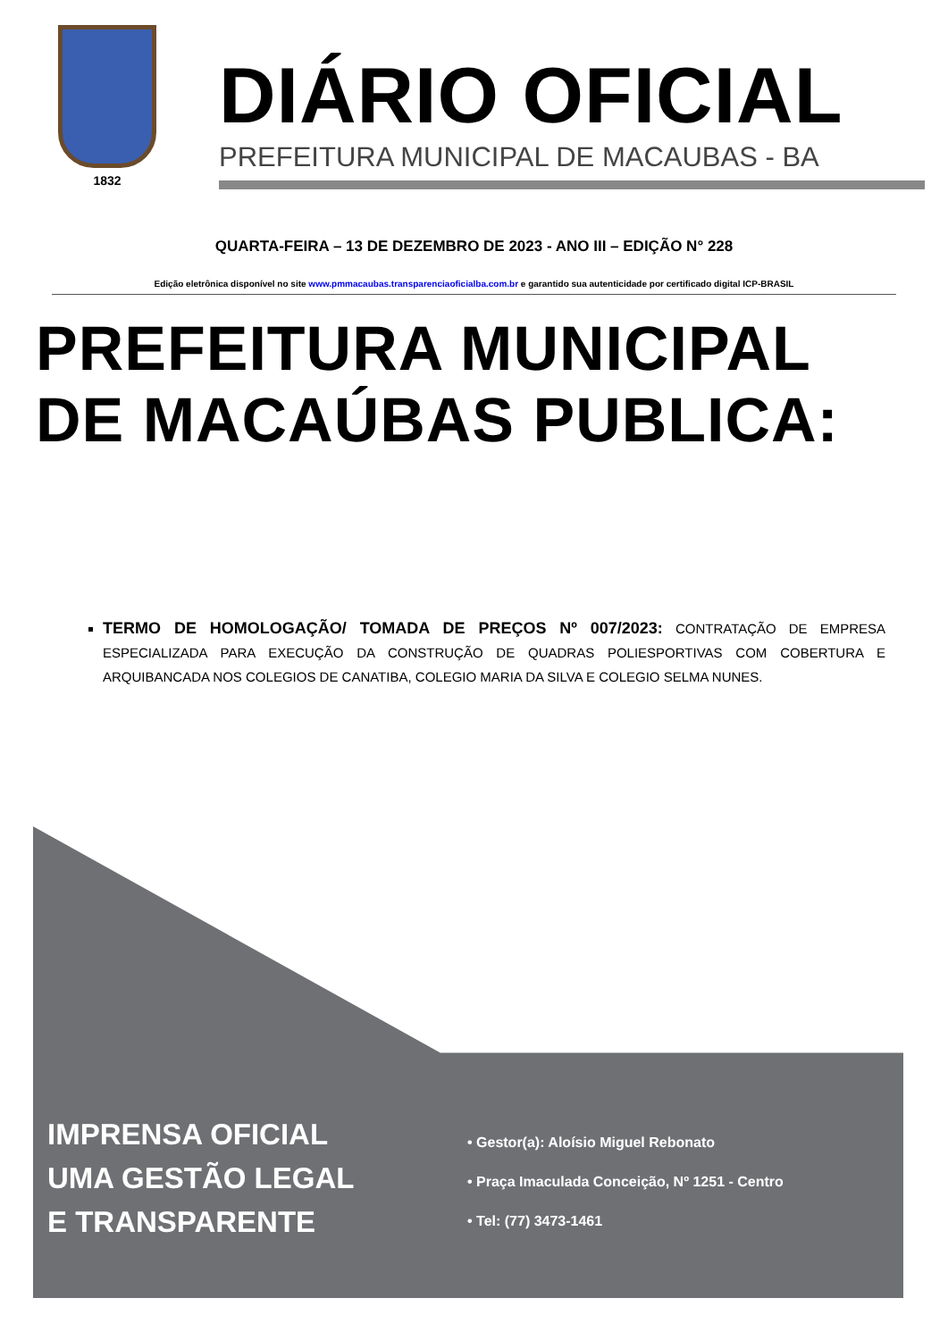1832
DIÁRIO OFICIAL
PREFEITURA MUNICIPAL DE MACAUBAS - BA
QUARTA-FEIRA – 13 DE DEZEMBRO DE 2023 - ANO III – EDIÇÃO N° 228
Edição eletrônica disponível no site www.pmmacaubas.transparenciaoficialba.com.br e garantido sua autenticidade por certificado digital ICP-BRASIL
PREFEITURA MUNICIPAL DE MACAÚBAS PUBLICA:
TERMO DE HOMOLOGAÇÃO/ TOMADA DE PREÇOS Nº 007/2023: CONTRATAÇÃO DE EMPRESA ESPECIALIZADA PARA EXECUÇÃO DA CONSTRUÇÃO DE QUADRAS POLIESPORTIVAS COM COBERTURA E ARQUIBANCADA NOS COLEGIOS DE CANATIBA, COLEGIO MARIA DA SILVA E COLEGIO SELMA NUNES.
IMPRENSA OFICIAL
UMA GESTÃO LEGAL
E TRANSPARENTE
• Gestor(a): Aloísio Miguel Rebonato
• Praça Imaculada Conceição, Nº 1251 - Centro
• Tel: (77) 3473-1461